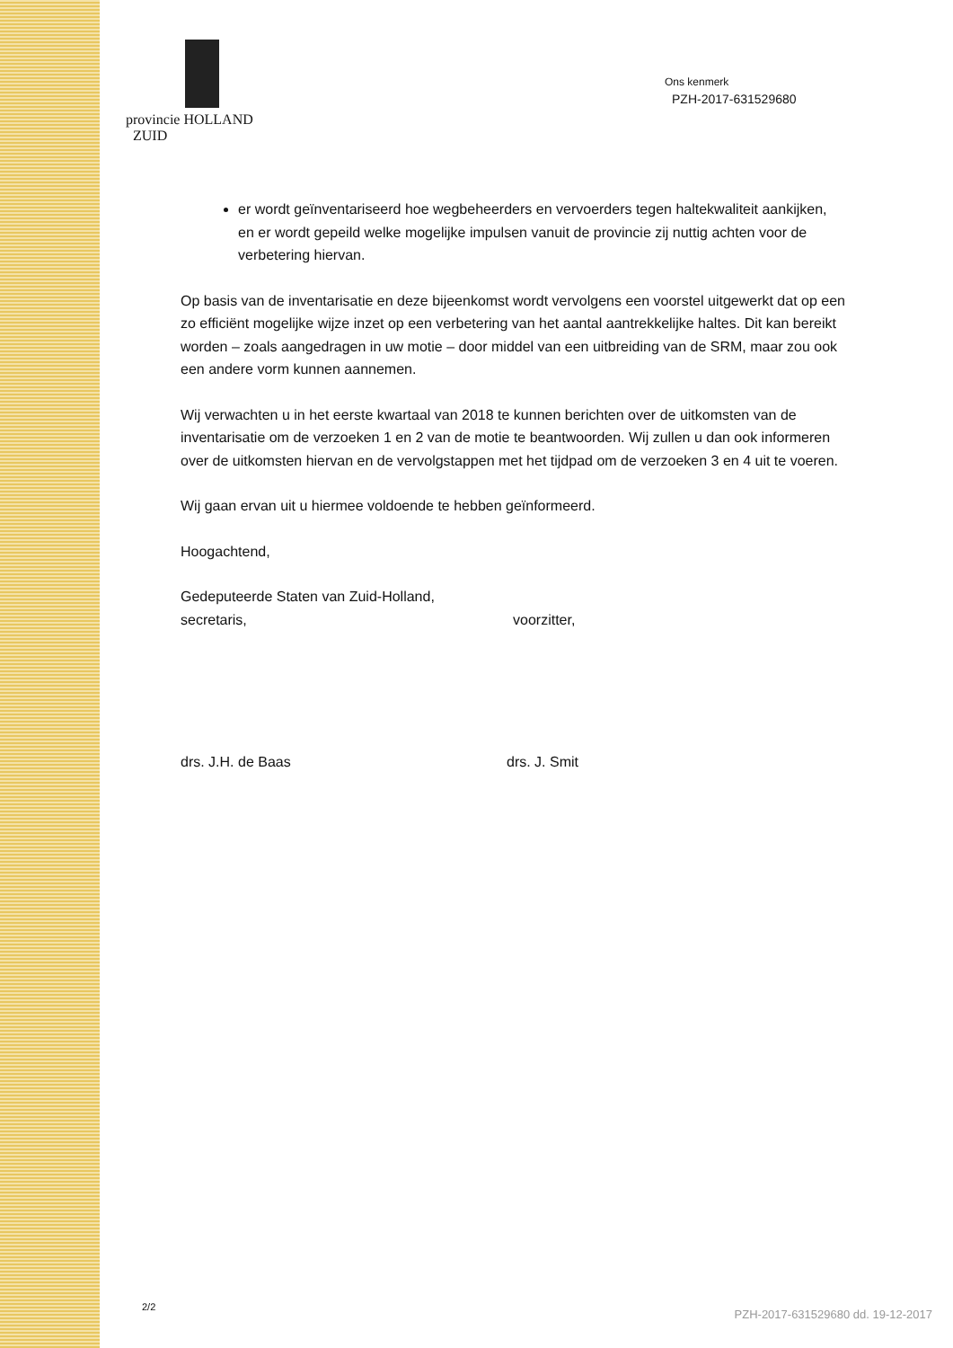provincie HOLLAND
ZUID
Ons kenmerk
PZH-2017-631529680
er wordt geïnventariseerd hoe wegbeheerders en vervoerders tegen haltekwaliteit aankijken, en er wordt gepeild welke mogelijke impulsen vanuit de provincie zij nuttig achten voor de verbetering hiervan.
Op basis van de inventarisatie en deze bijeenkomst wordt vervolgens een voorstel uitgewerkt dat op een zo efficiënt mogelijke wijze inzet op een verbetering van het aantal aantrekkelijke haltes. Dit kan bereikt worden – zoals aangedragen in uw motie – door middel van een uitbreiding van de SRM, maar zou ook een andere vorm kunnen aannemen.
Wij verwachten u in het eerste kwartaal van 2018 te kunnen berichten over de uitkomsten van de inventarisatie om de verzoeken 1 en 2 van de motie te beantwoorden. Wij zullen u dan ook informeren over de uitkomsten hiervan en de vervolgstappen met het tijdpad om de verzoeken 3 en 4 uit te voeren.
Wij gaan ervan uit u hiermee voldoende te hebben geïnformeerd.
Hoogachtend,
Gedeputeerde Staten van Zuid-Holland,
secretaris, voorzitter,
drs. J.H. de Baas drs. J. Smit
2/2
PZH-2017-631529680 dd. 19-12-2017